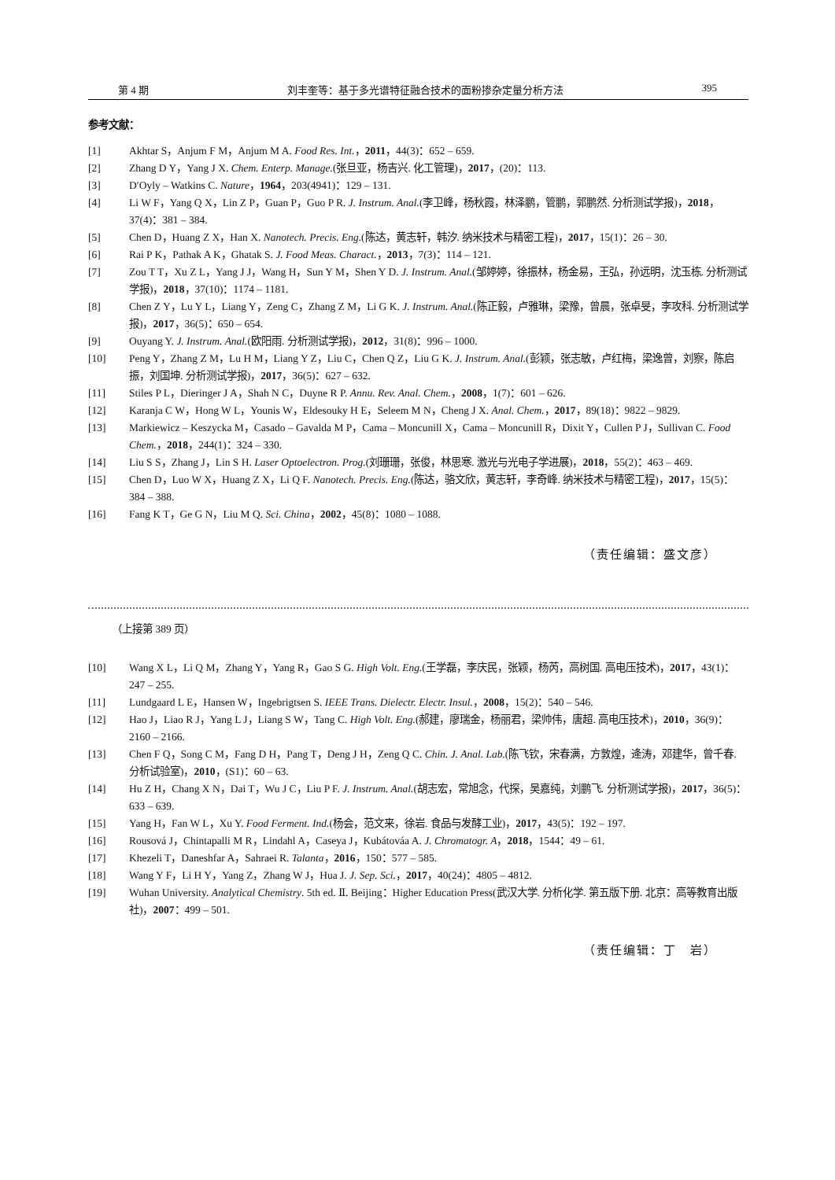第 4 期 刘丰奎等：基于多光谱特征融合技术的面粉掺杂定量分析方法 395
参考文献：
[1] Akhtar S，Anjum F M，Anjum M A. Food Res. Int.，2011，44(3)：652 – 659.
[2] Zhang D Y，Yang J X. Chem. Enterp. Manage.(张旦亚，杨吉兴. 化工管理)，2017，(20)：113.
[3] D′Oyly – Watkins C. Nature，1964，203(4941)：129 – 131.
[4] Li W F，Yang Q X，Lin Z P，Guan P，Guo P R. J. Instrum. Anal.(李卫峰，杨秋霞，林泽鹏，管鹏，郭鹏然. 分析测试学报)，2018，37(4)：381 – 384.
[5] Chen D，Huang Z X，Han X. Nanotech. Precis. Eng.(陈达，黄志轩，韩汐. 纳米技术与精密工程)，2017，15(1)：26 – 30.
[6] Rai P K，Pathak A K，Ghatak S. J. Food Meas. Charact.，2013，7(3)：114 – 121.
[7] Zou T T，Xu Z L，Yang J J，Wang H，Sun Y M，Shen Y D. J. Instrum. Anal.(邹婷婷，徐振林，杨金易，王弘，孙远明，沈玉栋. 分析测试学报)，2018，37(10)：1174 – 1181.
[8] Chen Z Y，Lu Y L，Liang Y，Zeng C，Zhang Z M，Li G K. J. Instrum. Anal.(陈正毅，卢雅琳，梁豫，曾晨，张卓旻，李攻科. 分析测试学报)，2017，36(5)：650 – 654.
[9] Ouyang Y. J. Instrum. Anal.(欧阳雨. 分析测试学报)，2012，31(8)：996 – 1000.
[10] Peng Y，Zhang Z M，Lu H M，Liang Y Z，Liu C，Chen Q Z，Liu G K. J. Instrum. Anal.(彭颖，张志敏，卢红梅，梁逸曾，刘察，陈启振，刘国坤. 分析测试学报)，2017，36(5)：627 – 632.
[11] Stiles P L，Dieringer J A，Shah N C，Duyne R P. Annu. Rev. Anal. Chem.，2008，1(7)：601 – 626.
[12] Karanja C W，Hong W L，Younis W，Eldesouky H E，Seleem M N，Cheng J X. Anal. Chem.，2017，89(18)：9822 – 9829.
[13] Markiewicz – Keszycka M，Casado – Gavalda M P，Cama – Moncunill X，Cama – Moncunill R，Dixit Y，Cullen P J，Sullivan C. Food Chem.，2018，244(1)：324 – 330.
[14] Liu S S，Zhang J，Lin S H. Laser Optoelectron. Prog.(刘珊珊，张俊，林思寒. 激光与光电子学进展)，2018，55(2)：463 – 469.
[15] Chen D，Luo W X，Huang Z X，Li Q F. Nanotech. Precis. Eng.(陈达，骆文欣，黄志轩，李奇峰. 纳米技术与精密工程)，2017，15(5)：384 – 388.
[16] Fang K T，Ge G N，Liu M Q. Sci. China，2002，45(8)：1080 – 1088.
（责任编辑：盛文彦）
（上接第 389 页）
[10] Wang X L，Li Q M，Zhang Y，Yang R，Gao S G. High Volt. Eng.(王学磊，李庆民，张颖，杨芮，高树国. 高电压技术)，2017，43(1)：247 – 255.
[11] Lundgaard L E，Hansen W，Ingebrigtsen S. IEEE Trans. Dielectr. Electr. Insul.，2008，15(2)：540 – 546.
[12] Hao J，Liao R J，Yang L J，Liang S W，Tang C. High Volt. Eng.(郝建，廖瑞金，杨丽君，梁帅伟，唐超. 高电压技术)，2010，36(9)：2160 – 2166.
[13] Chen F Q，Song C M，Fang D H，Pang T，Deng J H，Zeng Q C. Chin. J. Anal. Lab.(陈飞钦，宋春满，方敦煌，逄涛，邓建华，曾千春. 分析试验室)，2010，(S1)：60 – 63.
[14] Hu Z H，Chang X N，Dai T，Wu J C，Liu P F. J. Instrum. Anal.(胡志宏，常旭念，代探，吴嘉纯，刘鹏飞. 分析测试学报)，2017，36(5)：633 – 639.
[15] Yang H，Fan W L，Xu Y. Food Ferment. Ind.(杨会，范文来，徐岩. 食品与发酵工业)，2017，43(5)：192 – 197.
[16] Rousová J，Chintapalli M R，Lindahl A，Caseya J，Kubátováa A. J. Chromatogr. A，2018，1544：49 – 61.
[17] Khezeli T，Daneshfar A，Sahraei R. Talanta，2016，150：577 – 585.
[18] Wang Y F，Li H Y，Yang Z，Zhang W J，Hua J. J. Sep. Sci.，2017，40(24)：4805 – 4812.
[19] Wuhan University. Analytical Chemistry. 5th ed. Ⅱ. Beijing：Higher Education Press(武汉大学. 分析化学. 第五版下册. 北京：高等教育出版社)，2007：499 – 501.
（责任编辑：丁　岩）